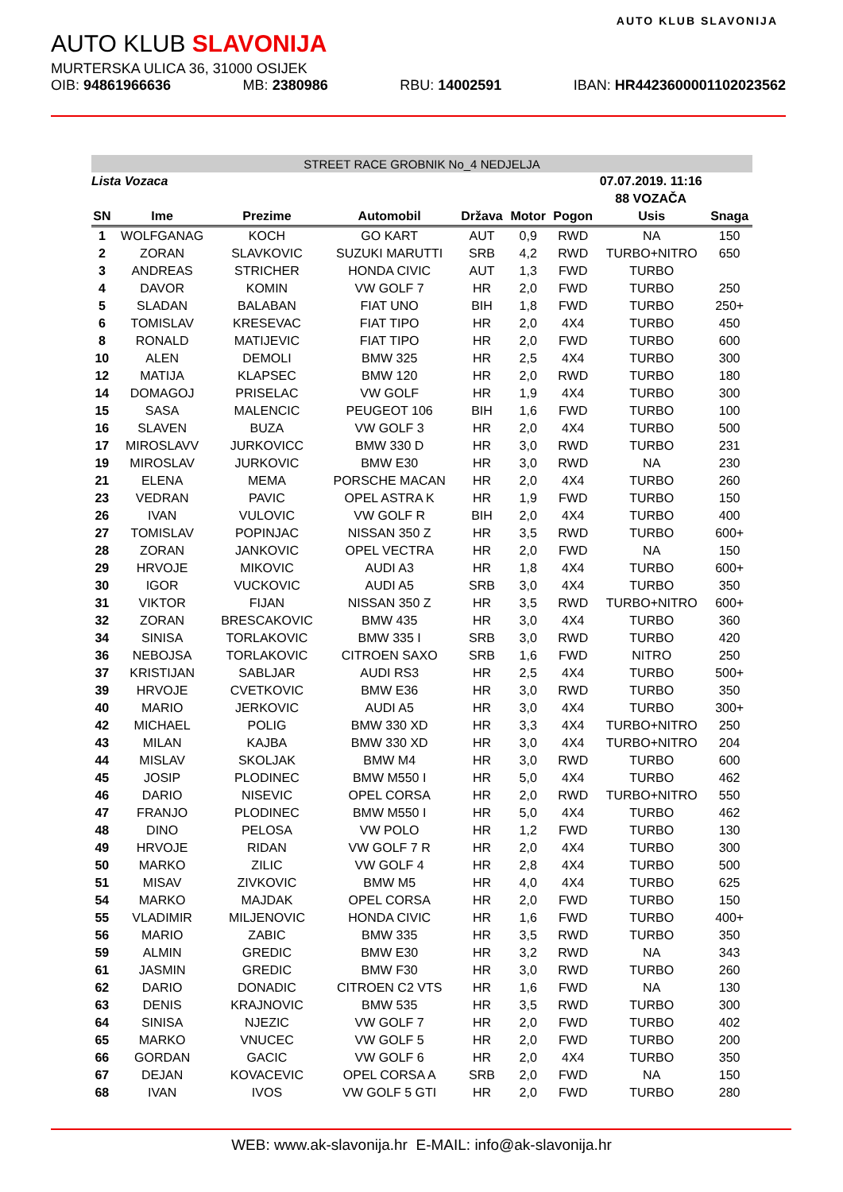AUTO KLUB SLAVONIJA
AUTO KLUB SLAVONIJA
MURTERSKA ULICA 36, 31000 OSIJEK
OIB: 94861966636 MB: 2380986 RBU: 14002591 IBAN: HR4423600001102023562
| STREET RACE GROBNIK No_4 NEDJELJA | | | | | | | | |
| Lista Vozaca | | | | | | 07.07.2019. 11:16 | | |
| | | | | | | 88 VOZAČA | | |
| SN | Ime | Prezime | Automobil | Država | Motor | Pogon | Usis | Snaga |
| 1 | WOLFGANAG | KOCH | GO KART | AUT | 0,9 | RWD | NA | 150 |
| 2 | ZORAN | SLAVKOVIC | SUZUKI MARUTTI | SRB | 4,2 | RWD | TURBO+NITRO | 650 |
| 3 | ANDREAS | STRICHER | HONDA CIVIC | AUT | 1,3 | FWD | TURBO | |
| 4 | DAVOR | KOMIN | VW GOLF 7 | HR | 2,0 | FWD | TURBO | 250 |
| 5 | SLADAN | BALABAN | FIAT UNO | BIH | 1,8 | FWD | TURBO | 250+ |
| 6 | TOMISLAV | KRESEVAC | FIAT TIPO | HR | 2,0 | 4X4 | TURBO | 450 |
| 8 | RONALD | MATIJEVIC | FIAT TIPO | HR | 2,0 | FWD | TURBO | 600 |
| 10 | ALEN | DEMOLI | BMW 325 | HR | 2,5 | 4X4 | TURBO | 300 |
| 12 | MATIJA | KLAPSEC | BMW 120 | HR | 2,0 | RWD | TURBO | 180 |
| 14 | DOMAGOJ | PRISELAC | VW GOLF | HR | 1,9 | 4X4 | TURBO | 300 |
| 15 | SASA | MALENCIC | PEUGEOT 106 | BIH | 1,6 | FWD | TURBO | 100 |
| 16 | SLAVEN | BUZA | VW GOLF 3 | HR | 2,0 | 4X4 | TURBO | 500 |
| 17 | MIROSLAVV | JURKOVICC | BMW 330 D | HR | 3,0 | RWD | TURBO | 231 |
| 19 | MIROSLAV | JURKOVIC | BMW E30 | HR | 3,0 | RWD | NA | 230 |
| 21 | ELENA | MEMA | PORSCHE MACAN | HR | 2,0 | 4X4 | TURBO | 260 |
| 23 | VEDRAN | PAVIC | OPEL ASTRA K | HR | 1,9 | FWD | TURBO | 150 |
| 26 | IVAN | VULOVIC | VW GOLF R | BIH | 2,0 | 4X4 | TURBO | 400 |
| 27 | TOMISLAV | POPINJAC | NISSAN 350 Z | HR | 3,5 | RWD | TURBO | 600+ |
| 28 | ZORAN | JANKOVIC | OPEL VECTRA | HR | 2,0 | FWD | NA | 150 |
| 29 | HRVOJE | MIKOVIC | AUDI A3 | HR | 1,8 | 4X4 | TURBO | 600+ |
| 30 | IGOR | VUCKOVIC | AUDI A5 | SRB | 3,0 | 4X4 | TURBO | 350 |
| 31 | VIKTOR | FIJAN | NISSAN 350 Z | HR | 3,5 | RWD | TURBO+NITRO | 600+ |
| 32 | ZORAN | BRESCAKOVIC | BMW 435 | HR | 3,0 | 4X4 | TURBO | 360 |
| 34 | SINISA | TORLAKOVIC | BMW 335 I | SRB | 3,0 | RWD | TURBO | 420 |
| 36 | NEBOJSA | TORLAKOVIC | CITROEN SAXO | SRB | 1,6 | FWD | NITRO | 250 |
| 37 | KRISTIJAN | SABLJAR | AUDI RS3 | HR | 2,5 | 4X4 | TURBO | 500+ |
| 39 | HRVOJE | CVETKOVIC | BMW E36 | HR | 3,0 | RWD | TURBO | 350 |
| 40 | MARIO | JERKOVIC | AUDI A5 | HR | 3,0 | 4X4 | TURBO | 300+ |
| 42 | MICHAEL | POLIG | BMW 330 XD | HR | 3,3 | 4X4 | TURBO+NITRO | 250 |
| 43 | MILAN | KAJBA | BMW 330 XD | HR | 3,0 | 4X4 | TURBO+NITRO | 204 |
| 44 | MISLAV | SKOLJAK | BMW M4 | HR | 3,0 | RWD | TURBO | 600 |
| 45 | JOSIP | PLODINEC | BMW M550 I | HR | 5,0 | 4X4 | TURBO | 462 |
| 46 | DARIO | NISEVIC | OPEL CORSA | HR | 2,0 | RWD | TURBO+NITRO | 550 |
| 47 | FRANJO | PLODINEC | BMW M550 I | HR | 5,0 | 4X4 | TURBO | 462 |
| 48 | DINO | PELOSA | VW POLO | HR | 1,2 | FWD | TURBO | 130 |
| 49 | HRVOJE | RIDAN | VW GOLF 7 R | HR | 2,0 | 4X4 | TURBO | 300 |
| 50 | MARKO | ZILIC | VW GOLF 4 | HR | 2,8 | 4X4 | TURBO | 500 |
| 51 | MISAV | ZIVKOVIC | BMW M5 | HR | 4,0 | 4X4 | TURBO | 625 |
| 54 | MARKO | MAJDAK | OPEL CORSA | HR | 2,0 | FWD | TURBO | 150 |
| 55 | VLADIMIR | MILJENOVIC | HONDA CIVIC | HR | 1,6 | FWD | TURBO | 400+ |
| 56 | MARIO | ZABIC | BMW 335 | HR | 3,5 | RWD | TURBO | 350 |
| 59 | ALMIN | GREDIC | BMW E30 | HR | 3,2 | RWD | NA | 343 |
| 61 | JASMIN | GREDIC | BMW F30 | HR | 3,0 | RWD | TURBO | 260 |
| 62 | DARIO | DONADIC | CITROEN C2 VTS | HR | 1,6 | FWD | NA | 130 |
| 63 | DENIS | KRAJNOVIC | BMW 535 | HR | 3,5 | RWD | TURBO | 300 |
| 64 | SINISA | NJEZIC | VW GOLF 7 | HR | 2,0 | FWD | TURBO | 402 |
| 65 | MARKO | VNUCEC | VW GOLF 5 | HR | 2,0 | FWD | TURBO | 200 |
| 66 | GORDAN | GACIC | VW GOLF 6 | HR | 2,0 | 4X4 | TURBO | 350 |
| 67 | DEJAN | KOVACEVIC | OPEL CORSA A | SRB | 2,0 | FWD | NA | 150 |
| 68 | IVAN | IVOS | VW GOLF 5 GTI | HR | 2,0 | FWD | TURBO | 280 |
WEB: www.ak-slavonija.hr E-MAIL: info@ak-slavonija.hr